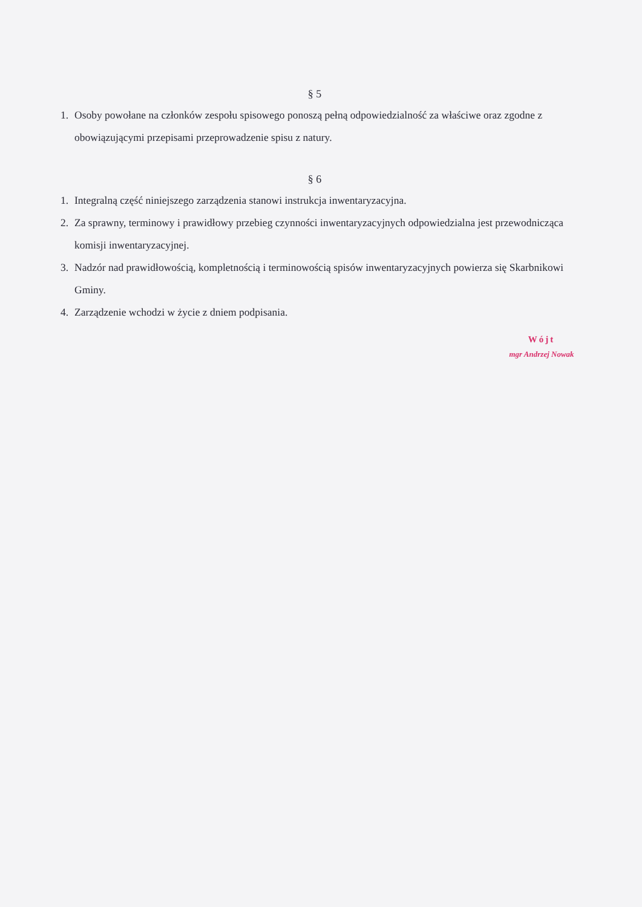§ 5
1. Osoby powołane na członków zespołu spisowego ponoszą pełną odpowiedzialność za właściwe oraz zgodne z obowiązującymi przepisami przeprowadzenie spisu z natury.
§ 6
1. Integralną część niniejszego zarządzenia stanowi instrukcja inwentaryzacyjna.
2. Za sprawny, terminowy i prawidłowy przebieg czynności inwentaryzacyjnych odpowiedzialna jest przewodnicząca komisji inwentaryzacyjnej.
3. Nadzór nad prawidłowością, kompletnością i terminowością spisów inwentaryzacyjnych powierza się Skarbnikowi Gminy.
4. Zarządzenie wchodzi w życie z dniem podpisania.
Wójt
mgr Andrzej Nowak